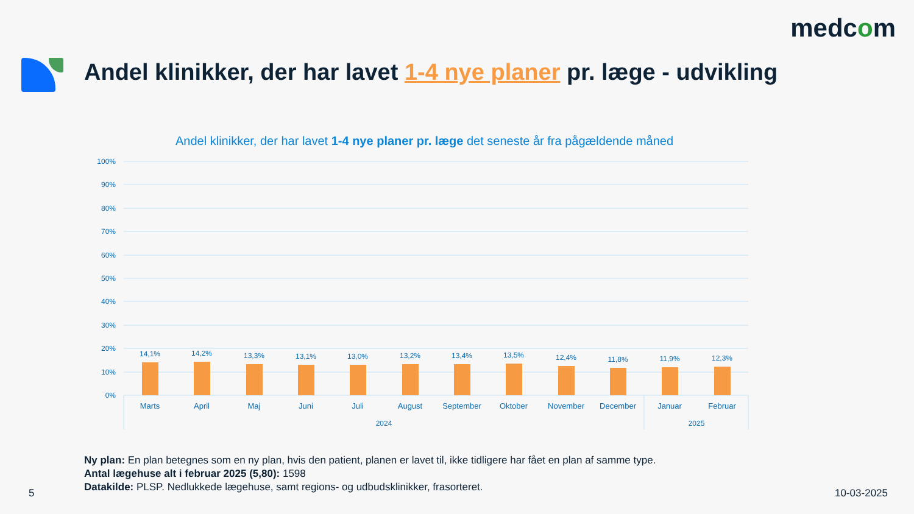medcom
Andel klinikker, der har lavet 1-4 nye planer pr. læge - udvikling
Andel klinikker, der har lavet 1-4 nye planer pr. læge det seneste år fra pågældende måned
100%
90%
80%
70%
60%
50%
40%
30%
20%
10%
0%
14,1%
14,2%
13,3%
13,1%
13,0%
13,2%
13,4%
13,5%
12,4%
11,8%
11,9%
12,3%
Marts
April
Maj
Juni
Juli
August
September
Oktober
November
December
Januar
Februar
2024
2025
Ny plan: En plan betegnes som en ny plan, hvis den patient, planen er lavet til, ikke tidligere har fået en plan af samme type.
Antal lægehuse alt i februar 2025 (5,80): 1598
Datakilde: PLSP. Nedlukkede lægehuse, samt regions- og udbudsklinikker, frasorteret.
5 10-03-2025